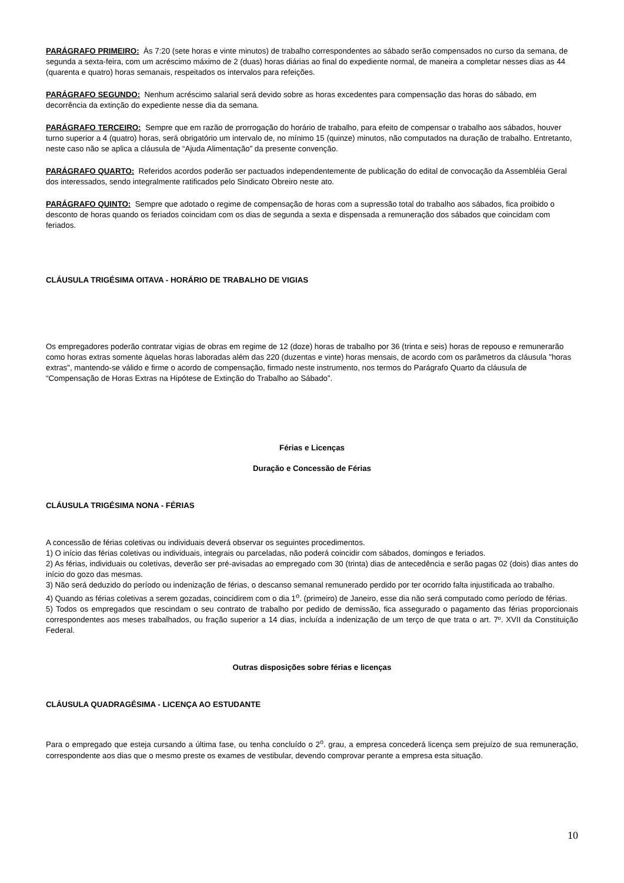PARÁGRAFO PRIMEIRO: Às 7:20 (sete horas e vinte minutos) de trabalho correspondentes ao sábado serão compensados no curso da semana, de segunda a sexta-feira, com um acréscimo máximo de 2 (duas) horas diárias ao final do expediente normal, de maneira a completar nesses dias as 44 (quarenta e quatro) horas semanais, respeitados os intervalos para refeições.
PARÁGRAFO SEGUNDO: Nenhum acréscimo salarial será devido sobre as horas excedentes para compensação das horas do sábado, em decorrência da extinção do expediente nesse dia da semana.
PARÁGRAFO TERCEIRO: Sempre que em razão de prorrogação do horário de trabalho, para efeito de compensar o trabalho aos sábados, houver turno superior a 4 (quatro) horas, será obrigatório um intervalo de, no mínimo 15 (quinze) minutos, não computados na duração de trabalho. Entretanto, neste caso não se aplica a cláusula de “Ajuda Alimentação” da presente convenção.
PARÁGRAFO QUARTO: Referidos acordos poderão ser pactuados independentemente de publicação do edital de convocação da Assembléia Geral dos interessados, sendo integralmente ratificados pelo Sindicato Obreiro neste ato.
PARÁGRAFO QUINTO: Sempre que adotado o regime de compensação de horas com a supressão total do trabalho aos sábados, fica proibido o desconto de horas quando os feriados coincidam com os dias de segunda a sexta e dispensada a remuneração dos sábados que coincidam com feriados.
CLÁUSULA TRIGÉSIMA OITAVA - HORÁRIO DE TRABALHO DE VIGIAS
Os empregadores poderão contratar vigias de obras em regime de 12 (doze) horas de trabalho por 36 (trinta e seis) horas de repouso e remunerarão como horas extras somente àquelas horas laboradas além das 220 (duzentas e vinte) horas mensais, de acordo com os parâmetros da cláusula "horas extras", mantendo-se válido e firme o acordo de compensação, firmado neste instrumento, nos termos do Parágrafo Quarto da cláusula de “Compensação de Horas Extras na Hipótese de Extinção do Trabalho ao Sábado”.
Férias e Licenças
Duração e Concessão de Férias
CLÁUSULA TRIGÉSIMA NONA - FÉRIAS
A concessão de férias coletivas ou individuais deverá observar os seguintes procedimentos.
1) O início das férias coletivas ou individuais, integrais ou parceladas, não poderá coincidir com sábados, domingos e feriados.
2) As férias, individuais ou coletivas, deverão ser pré-avisadas ao empregado com 30 (trinta) dias de antecedência e serão pagas 02 (dois) dias antes do início do gozo das mesmas.
3) Não será deduzido do período ou indenização de férias, o descanso semanal remunerado perdido por ter ocorrido falta injustificada ao trabalho.
4) Quando as férias coletivas a serem gozadas, coincidirem com o dia 1<sup>o</sup>. (primeiro) de Janeiro, esse dia não será computado como período de férias.
5) Todos os empregados que rescindam o seu contrato de trabalho por pedido de demissão, fica assegurado o pagamento das férias proporcionais correspondentes aos meses trabalhados, ou fração superior a 14 dias, incluída a indenização de um terço de que trata o art. 7º. XVII da Constituição Federal.
Outras disposições sobre férias e licenças
CLÁUSULA QUADRAGÉSIMA - LICENÇA AO ESTUDANTE
Para o empregado que esteja cursando a última fase, ou tenha concluído o 2<sup>o</sup>. grau, a empresa concederá licença sem prejuízo de sua remuneração, correspondente aos dias que o mesmo preste os exames de vestibular, devendo comprovar perante a empresa esta situação.
10